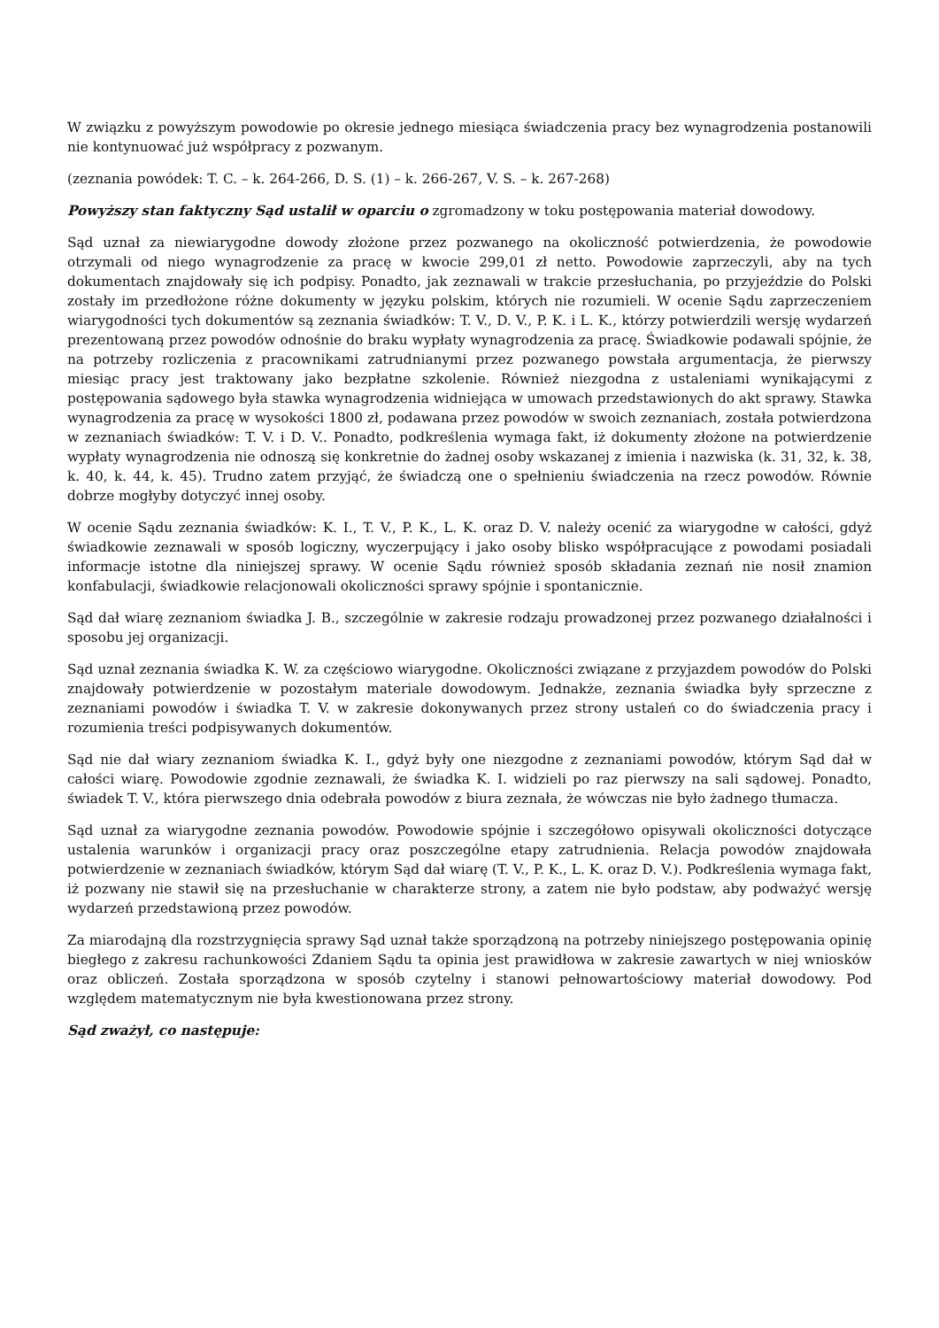W związku z powyższym powodowie po okresie jednego miesiąca świadczenia pracy bez wynagrodzenia postanowili nie kontynuować już współpracy z pozwanym.
(zeznania powódek: T. C. – k. 264-266, D. S. (1) – k. 266-267, V. S. – k. 267-268)
Powyższy stan faktyczny Sąd ustalił w oparciu o zgromadzony w toku postępowania materiał dowodowy.
Sąd uznał za niewiarygodne dowody złożone przez pozwanego na okoliczność potwierdzenia, że powodowie otrzymali od niego wynagrodzenie za pracę w kwocie 299,01 zł netto. Powodowie zaprzeczyli, aby na tych dokumentach znajdowały się ich podpisy. Ponadto, jak zeznawali w trakcie przesłuchania, po przyjeździe do Polski zostały im przedłożone różne dokumenty w języku polskim, których nie rozumieli. W ocenie Sądu zaprzeczeniem wiarygodności tych dokumentów są zeznania świadków: T. V., D. V., P. K. i L. K., którzy potwierdzili wersję wydarzeń prezentowaną przez powodów odnośnie do braku wypłaty wynagrodzenia za pracę. Świadkowie podawali spójnie, że na potrzeby rozliczenia z pracownikami zatrudnianymi przez pozwanego powstała argumentacja, że pierwszy miesiąc pracy jest traktowany jako bezpłatne szkolenie. Również niezgodna z ustaleniami wynikającymi z postępowania sądowego była stawka wynagrodzenia widniejąca w umowach przedstawionych do akt sprawy. Stawka wynagrodzenia za pracę w wysokości 1800 zł, podawana przez powodów w swoich zeznaniach, została potwierdzona w zeznaniach świadków: T. V. i D. V.. Ponadto, podkreślenia wymaga fakt, iż dokumenty złożone na potwierdzenie wypłaty wynagrodzenia nie odnoszą się konkretnie do żadnej osoby wskazanej z imienia i nazwiska (k. 31, 32, k. 38, k. 40, k. 44, k. 45). Trudno zatem przyjąć, że świadczą one o spełnieniu świadczenia na rzecz powodów. Równie dobrze mogłyby dotyczyć innej osoby.
W ocenie Sądu zeznania świadków: K. I., T. V., P. K., L. K. oraz D. V. należy ocenić za wiarygodne w całości, gdyż świadkowie zeznawali w sposób logiczny, wyczerpujący i jako osoby blisko współpracujące z powodami posiadali informacje istotne dla niniejszej sprawy. W ocenie Sądu również sposób składania zeznań nie nosił znamion konfabulacji, świadkowie relacjonowali okoliczności sprawy spójnie i spontanicznie.
Sąd dał wiarę zeznaniom świadka J. B., szczególnie w zakresie rodzaju prowadzonej przez pozwanego działalności i sposobu jej organizacji.
Sąd uznał zeznania świadka K. W. za częściowo wiarygodne. Okoliczności związane z przyjazdem powodów do Polski znajdowały potwierdzenie w pozostałym materiale dowodowym. Jednakże, zeznania świadka były sprzeczne z zeznaniami powodów i świadka T. V. w zakresie dokonywanych przez strony ustaleń co do świadczenia pracy i rozumienia treści podpisywanych dokumentów.
Sąd nie dał wiary zeznaniom świadka K. I., gdyż były one niezgodne z zeznaniami powodów, którym Sąd dał w całości wiarę. Powodowie zgodnie zeznawali, że świadka K. I. widzieli po raz pierwszy na sali sądowej. Ponadto, świadek T. V., która pierwszego dnia odebrała powodów z biura zeznała, że wówczas nie było żadnego tłumacza.
Sąd uznał za wiarygodne zeznania powodów. Powodowie spójnie i szczegółowo opisywali okoliczności dotyczące ustalenia warunków i organizacji pracy oraz poszczególne etapy zatrudnienia. Relacja powodów znajdowała potwierdzenie w zeznaniach świadków, którym Sąd dał wiarę (T. V., P. K., L. K. oraz D. V.). Podkreślenia wymaga fakt, iż pozwany nie stawił się na przesłuchanie w charakterze strony, a zatem nie było podstaw, aby podważyć wersję wydarzeń przedstawioną przez powodów.
Za miarodajną dla rozstrzygnięcia sprawy Sąd uznał także sporządzoną na potrzeby niniejszego postępowania opinię biegłego z zakresu rachunkowości Zdaniem Sądu ta opinia jest prawidłowa w zakresie zawartych w niej wniosków oraz obliczeń. Została sporządzona w sposób czytelny i stanowi pełnowartościowy materiał dowodowy. Pod względem matematycznym nie była kwestionowana przez strony.
Sąd zważył, co następuje: